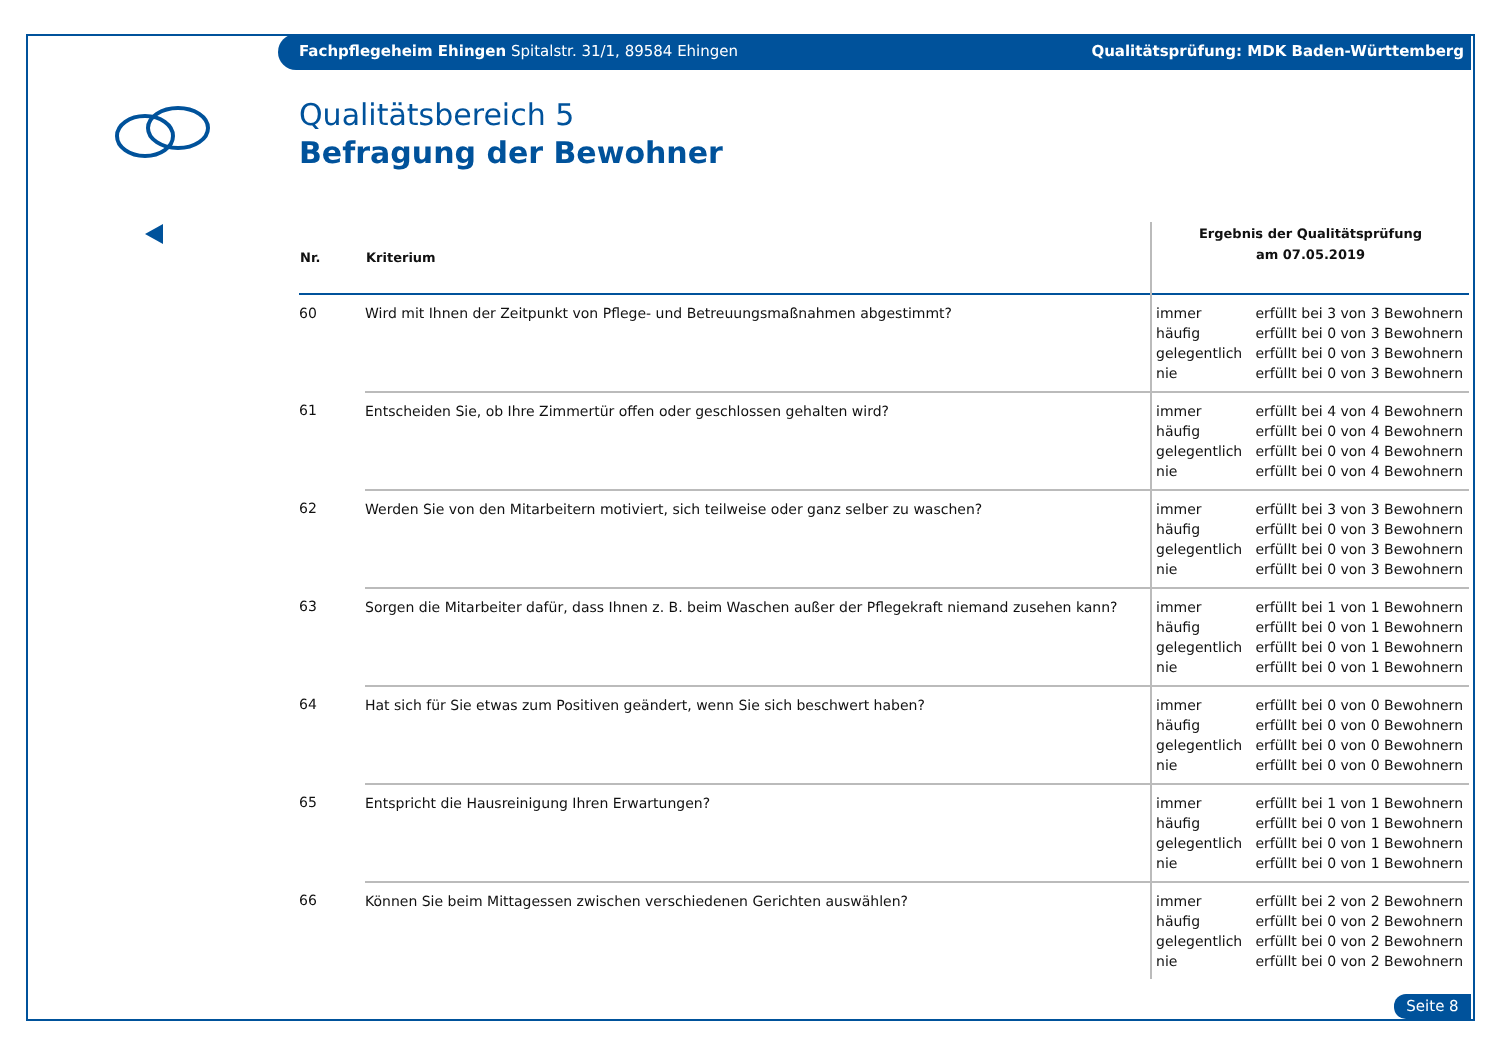Fachpflegeheim Ehingen Spitalstr. 31/1, 89584 Ehingen Qualitätsprüfung: MDK Baden-Württemberg
Qualitätsbereich 5
Befragung der Bewohner
| Nr. | Kriterium | Ergebnis der Qualitätsprüfung am 07.05.2019 | |
| --- | --- | --- | --- |
| 60 | Wird mit Ihnen der Zeitpunkt von Pflege- und Betreuungsmaßnahmen abgestimmt? | immer häufig gelegentlich nie | erfüllt bei 3 von 3 Bewohnern erfüllt bei 0 von 3 Bewohnern erfüllt bei 0 von 3 Bewohnern erfüllt bei 0 von 3 Bewohnern |
| 61 | Entscheiden Sie, ob Ihre Zimmertür offen oder geschlossen gehalten wird? | immer häufig gelegentlich nie | erfüllt bei 4 von 4 Bewohnern erfüllt bei 0 von 4 Bewohnern erfüllt bei 0 von 4 Bewohnern erfüllt bei 0 von 4 Bewohnern |
| 62 | Werden Sie von den Mitarbeitern motiviert, sich teilweise oder ganz selber zu waschen? | immer häufig gelegentlich nie | erfüllt bei 3 von 3 Bewohnern erfüllt bei 0 von 3 Bewohnern erfüllt bei 0 von 3 Bewohnern erfüllt bei 0 von 3 Bewohnern |
| 63 | Sorgen die Mitarbeiter dafür, dass Ihnen z. B. beim Waschen außer der Pflegekraft niemand zusehen kann? | immer häufig gelegentlich nie | erfüllt bei 1 von 1 Bewohnern erfüllt bei 0 von 1 Bewohnern erfüllt bei 0 von 1 Bewohnern erfüllt bei 0 von 1 Bewohnern |
| 64 | Hat sich für Sie etwas zum Positiven geändert, wenn Sie sich beschwert haben? | immer häufig gelegentlich nie | erfüllt bei 0 von 0 Bewohnern erfüllt bei 0 von 0 Bewohnern erfüllt bei 0 von 0 Bewohnern erfüllt bei 0 von 0 Bewohnern |
| 65 | Entspricht die Hausreinigung Ihren Erwartungen? | immer häufig gelegentlich nie | erfüllt bei 1 von 1 Bewohnern erfüllt bei 0 von 1 Bewohnern erfüllt bei 0 von 1 Bewohnern erfüllt bei 0 von 1 Bewohnern |
| 66 | Können Sie beim Mittagessen zwischen verschiedenen Gerichten auswählen? | immer häufig gelegentlich nie | erfüllt bei 2 von 2 Bewohnern erfüllt bei 0 von 2 Bewohnern erfüllt bei 0 von 2 Bewohnern erfüllt bei 0 von 2 Bewohnern |
Seite 8